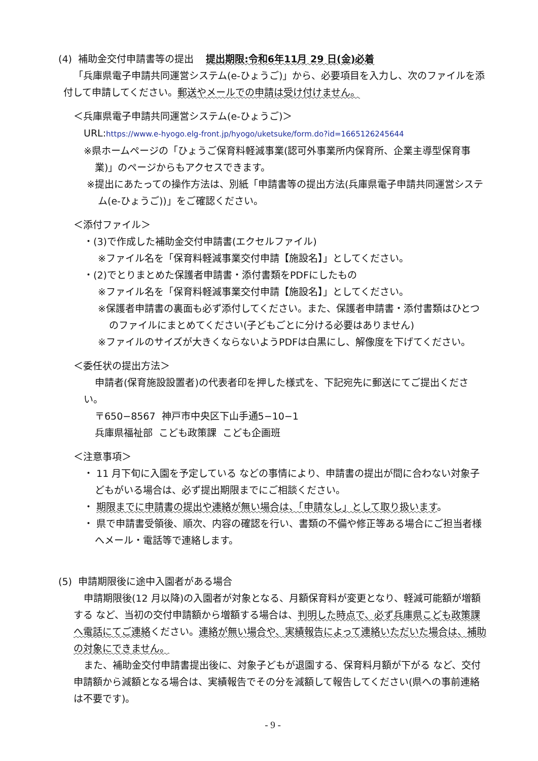(4) 補助金交付申請書等の提出 提出期限:令和6年11月 29 日(金)必着
「兵庫県電子申請共同運営システム(e-ひょうご)」から、必要項目を入力し、次のファイルを添付して申請してください。郵送やメールでの申請は受け付けません。
＜兵庫県電子申請共同運営システム(e-ひょうご)＞
URL:https://www.e-hyogo.elg-front.jp/hyogo/uketsuke/form.do?id=1665126245644
※県ホームページの「ひょうご保育料軽減事業(認可外事業所内保育所、企業主導型保育事業)」のページからもアクセスできます。
※提出にあたっての操作方法は、別紙「申請書等の提出方法(兵庫県電子申請共同運営システム(e-ひょうご))」をご確認ください。
＜添付ファイル＞
・(3)で作成した補助金交付申請書(エクセルファイル)
※ファイル名を「保育料軽減事業交付申請【施設名】」としてください。
・(2)でとりまとめた保護者申請書・添付書類をPDFにしたもの
※ファイル名を「保育料軽減事業交付申請【施設名】」としてください。
※保護者申請書の裏面も必ず添付してください。また、保護者申請書・添付書類はひとつのファイルにまとめてください(子どもごとに分ける必要はありません)
※ファイルのサイズが大きくならないようPDFは白黒にし、解像度を下げてください。
＜委任状の提出方法＞
申請者(保育施設設置者)の代表者印を押した様式を、下記宛先に郵送にてご提出ください。
〒650−8567 神戸市中央区下山手通5−10−1
兵庫県福祉部 こども政策課 こども企画班
＜注意事項＞
・ 11 月下旬に入園を予定している などの事情により、申請書の提出が間に合わない対象子どもがいる場合は、必ず提出期限までにご相談ください。
・ 期限までに申請書の提出や連絡が無い場合は、「申請なし」として取り扱います。
・ 県で申請書受領後、順次、内容の確認を行い、書類の不備や修正等ある場合にご担当者様へメール・電話等で連絡します。
(5) 申請期限後に途中入園者がある場合
申請期限後(12 月以降)の入園者が対象となる、月額保育料が変更となり、軽減可能額が増額する など、当初の交付申請額から増額する場合は、判明した時点で、必ず兵庫県こども政策課へ電話にてご連絡ください。連絡が無い場合や、実績報告によって連絡いただいた場合は、補助の対象にできません。
また、補助金交付申請書提出後に、対象子どもが退園する、保育料月額が下がる など、交付申請額から減額となる場合は、実績報告でその分を減額して報告してください(県への事前連絡は不要です)。
- 9 -